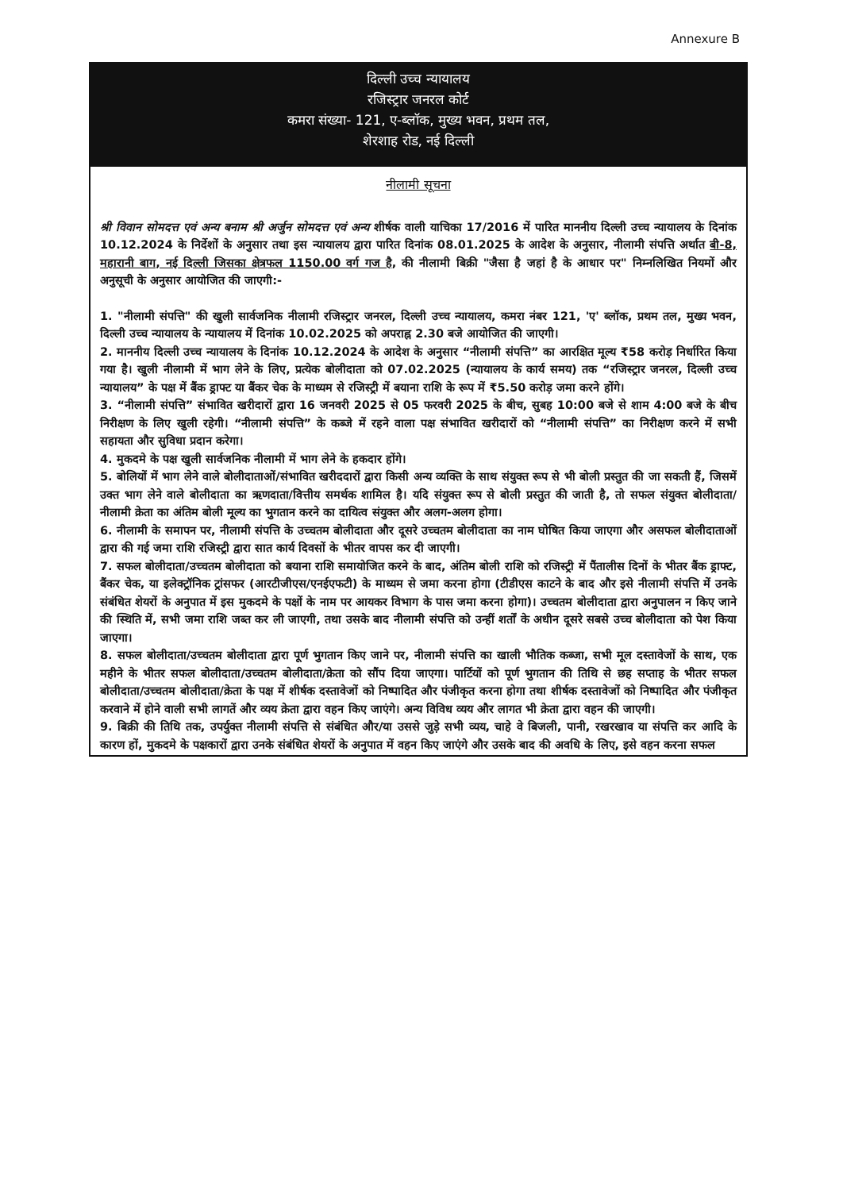Annexure B
दिल्ली उच्च न्यायालय
रजिस्ट्रार जनरल कोर्ट
कमरा संख्या- 121, ए-ब्लॉक, मुख्य भवन, प्रथम तल,
शेरशाह रोड, नई दिल्ली
नीलामी सूचना
श्री विवान सोमदत्त एवं अन्य बनाम श्री अर्जुन सोमदत्त एवं अन्य शीर्षक वाली याचिका 17/2016 में पारित माननीय दिल्ली उच्च न्यायालय के दिनांक 10.12.2024 के निर्देशों के अनुसार तथा इस न्यायालय द्वारा पारित दिनांक 08.01.2025 के आदेश के अनुसार, नीलामी संपत्ति अर्थात बी-8, महारानी बाग, नई दिल्ली जिसका क्षेत्रफल 1150.00 वर्ग गज है, की नीलामी बिक्री "जैसा है जहां है के आधार पर" निम्नलिखित नियमों और अनुसूची के अनुसार आयोजित की जाएगी:-
1. "नीलामी संपत्ति" की खुली सार्वजनिक नीलामी रजिस्ट्रार जनरल, दिल्ली उच्च न्यायालय, कमरा नंबर 121, 'ए' ब्लॉक, प्रथम तल, मुख्य भवन, दिल्ली उच्च न्यायालय के न्यायालय में दिनांक 10.02.2025 को अपराह्न 2.30 बजे आयोजित की जाएगी।
2. माननीय दिल्ली उच्च न्यायालय के दिनांक 10.12.2024 के आदेश के अनुसार “नीलामी संपत्ति” का आरक्षित मूल्य ₹58 करोड़ निर्धारित किया गया है। खुली नीलामी में भाग लेने के लिए, प्रत्येक बोलीदाता को 07.02.2025 (न्यायालय के कार्य समय) तक “रजिस्ट्रार जनरल, दिल्ली उच्च न्यायालय” के पक्ष में बैंक ड्राफ्ट या बैंकर चेक के माध्यम से रजिस्ट्री में बयाना राशि के रूप में ₹5.50 करोड़ जमा करने होंगे।
3. “नीलामी संपत्ति” संभावित खरीदारों द्वारा 16 जनवरी 2025 से 05 फरवरी 2025 के बीच, सुबह 10:00 बजे से शाम 4:00 बजे के बीच निरीक्षण के लिए खुली रहेगी। “नीलामी संपत्ति” के कब्जे में रहने वाला पक्ष संभावित खरीदारों को “नीलामी संपत्ति” का निरीक्षण करने में सभी सहायता और सुविधा प्रदान करेगा।
4. मुकदमे के पक्ष खुली सार्वजनिक नीलामी में भाग लेने के हकदार होंगे।
5. बोलियों में भाग लेने वाले बोलीदाताओं/संभावित खरीददारों द्वारा किसी अन्य व्यक्ति के साथ संयुक्त रूप से भी बोली प्रस्तुत की जा सकती हैं, जिसमें उक्त भाग लेने वाले बोलीदाता का ऋणदाता/वित्तीय समर्थक शामिल है। यदि संयुक्त रूप से बोली प्रस्तुत की जाती है, तो सफल संयुक्त बोलीदाता/नीलामी क्रेता का अंतिम बोली मूल्य का भुगतान करने का दायित्व संयुक्त और अलग-अलग होगा।
6. नीलामी के समापन पर, नीलामी संपत्ति के उच्चतम बोलीदाता और दूसरे उच्चतम बोलीदाता का नाम घोषित किया जाएगा और असफल बोलीदाताओं द्वारा की गई जमा राशि रजिस्ट्री द्वारा सात कार्य दिवसों के भीतर वापस कर दी जाएगी।
7. सफल बोलीदाता/उच्चतम बोलीदाता को बयाना राशि समायोजित करने के बाद, अंतिम बोली राशि को रजिस्ट्री में पैंतालीस दिनों के भीतर बैंक ड्राफ्ट, बैंकर चेक, या इलेक्ट्रॉनिक ट्रांसफर (आरटीजीएस/एनईएफटी) के माध्यम से जमा करना होगा (टीडीएस काटने के बाद और इसे नीलामी संपत्ति में उनके संबंधित शेयरों के अनुपात में इस मुकदमे के पक्षों के नाम पर आयकर विभाग के पास जमा करना होगा)। उच्चतम बोलीदाता द्वारा अनुपालन न किए जाने की स्थिति में, सभी जमा राशि जब्त कर ली जाएगी, तथा उसके बाद नीलामी संपत्ति को उन्हीं शर्तों के अधीन दूसरे सबसे उच्च बोलीदाता को पेश किया जाएगा।
8. सफल बोलीदाता/उच्चतम बोलीदाता द्वारा पूर्ण भुगतान किए जाने पर, नीलामी संपत्ति का खाली भौतिक कब्जा, सभी मूल दस्तावेजों के साथ, एक महीने के भीतर सफल बोलीदाता/उच्चतम बोलीदाता/क्रेता को सौंप दिया जाएगा। पार्टियों को पूर्ण भुगतान की तिथि से छह सप्ताह के भीतर सफल बोलीदाता/उच्चतम बोलीदाता/क्रेता के पक्ष में शीर्षक दस्तावेजों को निष्पादित और पंजीकृत करना होगा तथा शीर्षक दस्तावेजों को निष्पादित और पंजीकृत करवाने में होने वाली सभी लागतें और व्यय क्रेता द्वारा वहन किए जाएंगे। अन्य विविध व्यय और लागत भी क्रेता द्वारा वहन की जाएगी।
9. बिक्री की तिथि तक, उपर्युक्त नीलामी संपत्ति से संबंधित और/या उससे जुड़े सभी व्यय, चाहे वे बिजली, पानी, रखरखाव या संपत्ति कर आदि के कारण हों, मुकदमे के पक्षकारों द्वारा उनके संबंधित शेयरों के अनुपात में वहन किए जाएंगे और उसके बाद की अवधि के लिए, इसे वहन करना सफल